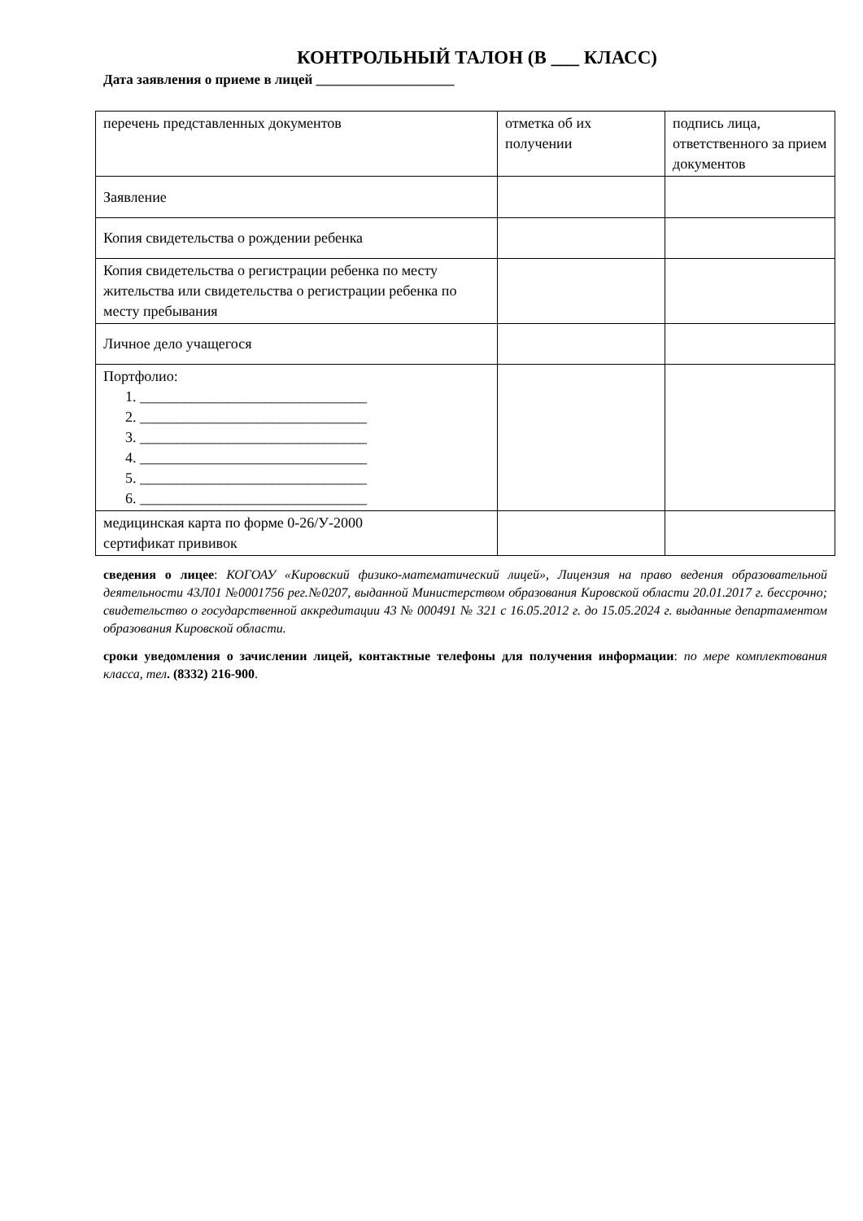КОНТРОЛЬНЫЙ ТАЛОН (В ___ КЛАСС)
Дата заявления о приеме в лицей ____________________
| перечень представленных документов | отметка об их получении | подпись лица, ответственного за прием документов |
| Заявление | | |
| Копия свидетельства о рождении ребенка | | |
| Копия свидетельства о регистрации ребенка по месту жительства или свидетельства о регистрации ребенка по месту пребывания | | |
| Личное дело учащегося | | |
| Портфолио: 1. _______________________________ 2. _______________________________ 3. _______________________________ 4. _______________________________ 5. _______________________________ 6. _______________________________ | | |
| медицинская карта по форме 0-26/У-2000 сертификат прививок | | |
сведения о лицее: КОГОАУ «Кировский физико-математический лицей», Лицензия на право ведения образовательной деятельности 43Л01 №0001756 рег.№0207, выданной Министерством образования Кировской области 20.01.2017 г. бессрочно; свидетельство о государственной аккредитации 43 № 000491 № 321 с 16.05.2012 г. до 15.05.2024 г. выданные департаментом образования Кировской области.
сроки уведомления о зачислении лицей, контактные телефоны для получения информации: по мере комплектования класса, тел. (8332) 216-900.